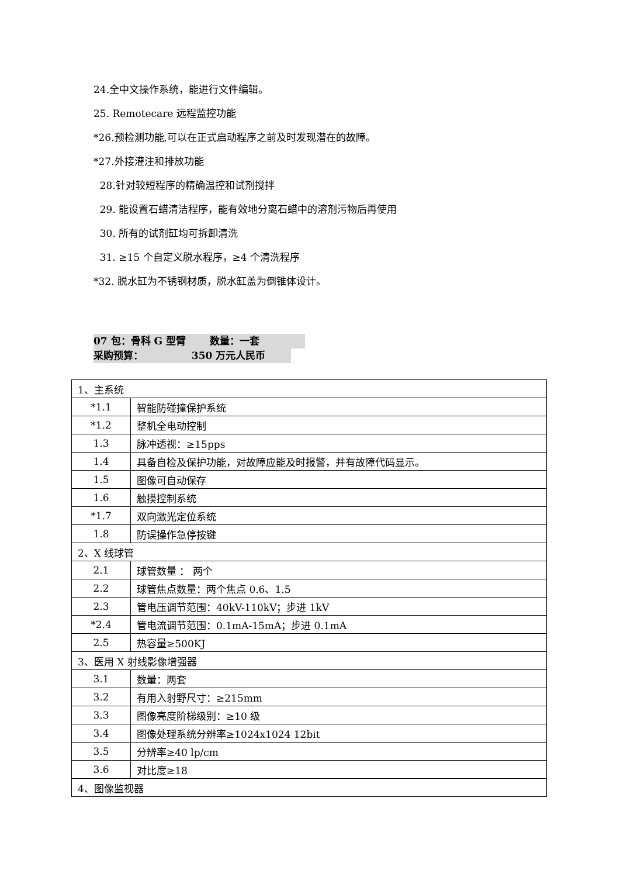24.全中文操作系统，能进行文件编辑。
25. Remotecare 远程监控功能
*26.预检测功能,可以在正式启动程序之前及时发现潜在的故障。
*27.外接灌注和排放功能
28.针对较短程序的精确温控和试剂搅拌
29. 能设置石蜡清洁程序，能有效地分离石蜡中的溶剂污物后再使用
30. 所有的试剂缸均可拆卸清洗
31. ≥15 个自定义脱水程序，≥4 个清洗程序
*32. 脱水缸为不锈钢材质，脱水缸盖为倒锥体设计。
07 包：骨科 G 型臂 数量：一套
采购预算： 350 万元人民币
| 1、主系统 | |
| *1.1 | 智能防碰撞保护系统 |
| *1.2 | 整机全电动控制 |
| 1.3 | 脉冲透视：≥15pps |
| 1.4 | 具备自检及保护功能，对故障应能及时报警，并有故障代码显示。 |
| 1.5 | 图像可自动保存 |
| 1.6 | 触摸控制系统 |
| *1.7 | 双向激光定位系统 |
| 1.8 | 防误操作急停按键 |
| 2、X 线球管 | |
| 2.1 | 球管数量 ： 两个 |
| 2.2 | 球管焦点数量：两个焦点 0.6、1.5 |
| 2.3 | 管电压调节范围：40kV-110kV；步进 1kV |
| *2.4 | 管电流调节范围：0.1mA-15mA；步进 0.1mA |
| 2.5 | 热容量≥500KJ |
| 3、医用 X 射线影像增强器 | |
| 3.1 | 数量：两套 |
| 3.2 | 有用入射野尺寸：≥215mm |
| 3.3 | 图像亮度阶梯级别：≥10 级 |
| 3.4 | 图像处理系统分辨率≥1024x1024 12bit |
| 3.5 | 分辨率≥40 lp/cm |
| 3.6 | 对比度≥18 |
| 4、图像监视器 | |